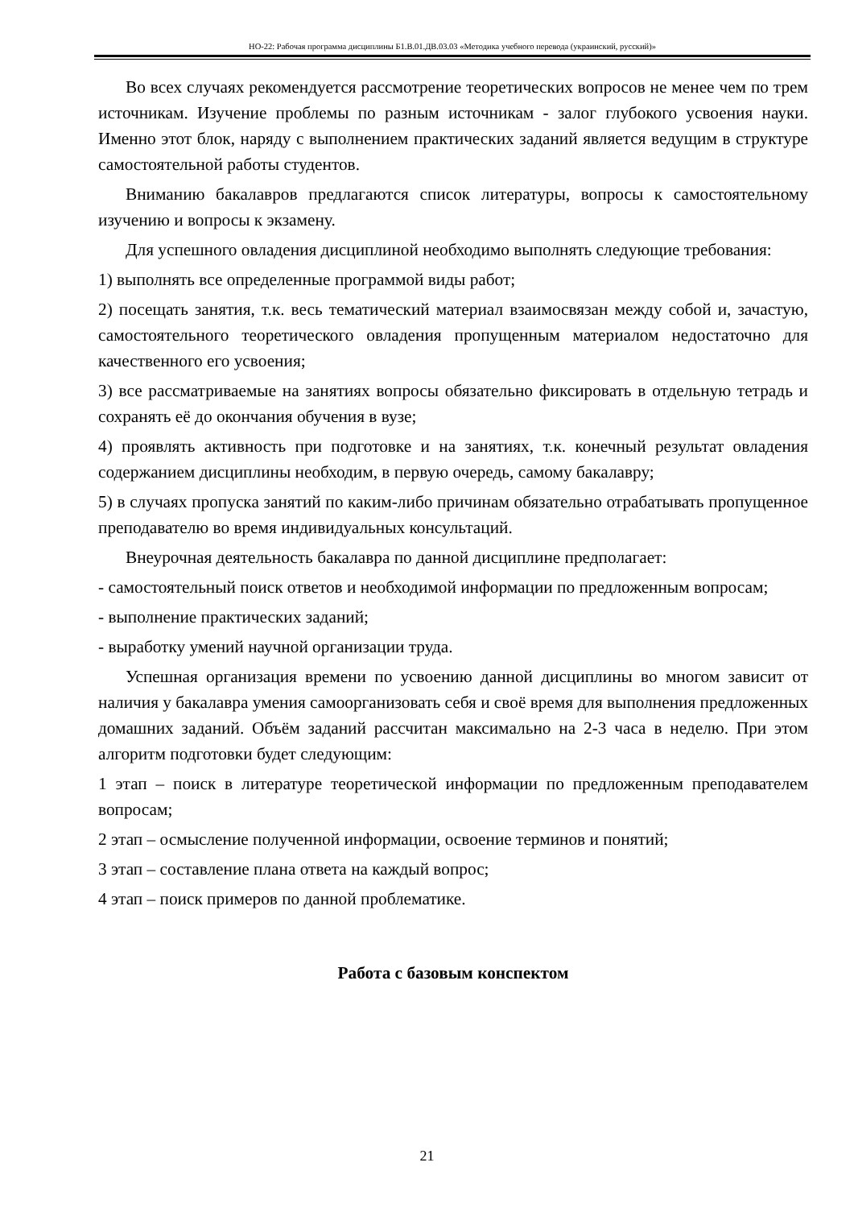НО-22: Рабочая программа дисциплины Б1.В.01.ДВ.03.03 «Методика учебного перевода (украинский, русский)»
Во всех случаях рекомендуется рассмотрение теоретических вопросов не менее чем по трем источникам. Изучение проблемы по разным источникам - залог глубокого усвоения науки. Именно этот блок, наряду с выполнением практических заданий является ведущим в структуре самостоятельной работы студентов.
Вниманию бакалавров предлагаются список литературы, вопросы к самостоятельному изучению и вопросы к экзамену.
Для успешного овладения дисциплиной необходимо выполнять следующие требования:
1) выполнять все определенные программой виды работ;
2) посещать занятия, т.к. весь тематический материал взаимосвязан между собой и, зачастую, самостоятельного теоретического овладения пропущенным материалом недостаточно для качественного его усвоения;
3) все рассматриваемые на занятиях вопросы обязательно фиксировать в отдельную тетрадь и сохранять её до окончания обучения в вузе;
4) проявлять активность при подготовке и на занятиях, т.к. конечный результат овладения содержанием дисциплины необходим, в первую очередь, самому бакалавру;
5) в случаях пропуска занятий по каким-либо причинам обязательно отрабатывать пропущенное преподавателю во время индивидуальных консультаций.
Внеурочная деятельность бакалавра по данной дисциплине предполагает:
- самостоятельный поиск ответов и необходимой информации по предложенным вопросам;
- выполнение практических заданий;
- выработку умений научной организации труда.
Успешная организация времени по усвоению данной дисциплины во многом зависит от наличия у бакалавра умения самоорганизовать себя и своё время для выполнения предложенных домашних заданий. Объём заданий рассчитан максимально на 2-3 часа в неделю. При этом алгоритм подготовки будет следующим:
1 этап – поиск в литературе теоретической информации по предложенным преподавателем вопросам;
2 этап – осмысление полученной информации, освоение терминов и понятий;
3 этап – составление плана ответа на каждый вопрос;
4 этап – поиск примеров по данной проблематике.
Работа с базовым конспектом
21